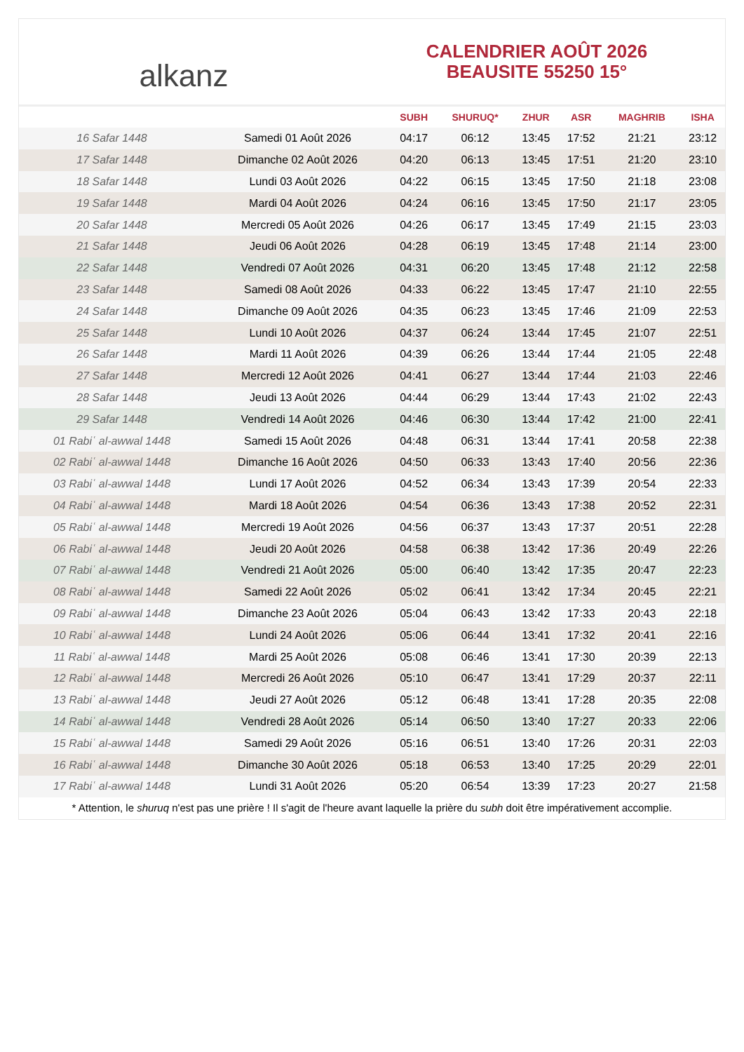alkanz
CALENDRIER AOÛT 2026
BEAUSITE 55250 15°
| | | SUBH | SHURUQ* | ZHUR | ASR | MAGHRIB | ISHA |
| --- | --- | --- | --- | --- | --- | --- | --- |
| 16 Safar 1448 | Samedi 01 Août 2026 | 04:17 | 06:12 | 13:45 | 17:52 | 21:21 | 23:12 |
| 17 Safar 1448 | Dimanche 02 Août 2026 | 04:20 | 06:13 | 13:45 | 17:51 | 21:20 | 23:10 |
| 18 Safar 1448 | Lundi 03 Août 2026 | 04:22 | 06:15 | 13:45 | 17:50 | 21:18 | 23:08 |
| 19 Safar 1448 | Mardi 04 Août 2026 | 04:24 | 06:16 | 13:45 | 17:50 | 21:17 | 23:05 |
| 20 Safar 1448 | Mercredi 05 Août 2026 | 04:26 | 06:17 | 13:45 | 17:49 | 21:15 | 23:03 |
| 21 Safar 1448 | Jeudi 06 Août 2026 | 04:28 | 06:19 | 13:45 | 17:48 | 21:14 | 23:00 |
| 22 Safar 1448 | Vendredi 07 Août 2026 | 04:31 | 06:20 | 13:45 | 17:48 | 21:12 | 22:58 |
| 23 Safar 1448 | Samedi 08 Août 2026 | 04:33 | 06:22 | 13:45 | 17:47 | 21:10 | 22:55 |
| 24 Safar 1448 | Dimanche 09 Août 2026 | 04:35 | 06:23 | 13:45 | 17:46 | 21:09 | 22:53 |
| 25 Safar 1448 | Lundi 10 Août 2026 | 04:37 | 06:24 | 13:44 | 17:45 | 21:07 | 22:51 |
| 26 Safar 1448 | Mardi 11 Août 2026 | 04:39 | 06:26 | 13:44 | 17:44 | 21:05 | 22:48 |
| 27 Safar 1448 | Mercredi 12 Août 2026 | 04:41 | 06:27 | 13:44 | 17:44 | 21:03 | 22:46 |
| 28 Safar 1448 | Jeudi 13 Août 2026 | 04:44 | 06:29 | 13:44 | 17:43 | 21:02 | 22:43 |
| 29 Safar 1448 | Vendredi 14 Août 2026 | 04:46 | 06:30 | 13:44 | 17:42 | 21:00 | 22:41 |
| 01 Rabiʿ al-awwal 1448 | Samedi 15 Août 2026 | 04:48 | 06:31 | 13:44 | 17:41 | 20:58 | 22:38 |
| 02 Rabiʿ al-awwal 1448 | Dimanche 16 Août 2026 | 04:50 | 06:33 | 13:43 | 17:40 | 20:56 | 22:36 |
| 03 Rabiʿ al-awwal 1448 | Lundi 17 Août 2026 | 04:52 | 06:34 | 13:43 | 17:39 | 20:54 | 22:33 |
| 04 Rabiʿ al-awwal 1448 | Mardi 18 Août 2026 | 04:54 | 06:36 | 13:43 | 17:38 | 20:52 | 22:31 |
| 05 Rabiʿ al-awwal 1448 | Mercredi 19 Août 2026 | 04:56 | 06:37 | 13:43 | 17:37 | 20:51 | 22:28 |
| 06 Rabiʿ al-awwal 1448 | Jeudi 20 Août 2026 | 04:58 | 06:38 | 13:42 | 17:36 | 20:49 | 22:26 |
| 07 Rabiʿ al-awwal 1448 | Vendredi 21 Août 2026 | 05:00 | 06:40 | 13:42 | 17:35 | 20:47 | 22:23 |
| 08 Rabiʿ al-awwal 1448 | Samedi 22 Août 2026 | 05:02 | 06:41 | 13:42 | 17:34 | 20:45 | 22:21 |
| 09 Rabiʿ al-awwal 1448 | Dimanche 23 Août 2026 | 05:04 | 06:43 | 13:42 | 17:33 | 20:43 | 22:18 |
| 10 Rabiʿ al-awwal 1448 | Lundi 24 Août 2026 | 05:06 | 06:44 | 13:41 | 17:32 | 20:41 | 22:16 |
| 11 Rabiʿ al-awwal 1448 | Mardi 25 Août 2026 | 05:08 | 06:46 | 13:41 | 17:30 | 20:39 | 22:13 |
| 12 Rabiʿ al-awwal 1448 | Mercredi 26 Août 2026 | 05:10 | 06:47 | 13:41 | 17:29 | 20:37 | 22:11 |
| 13 Rabiʿ al-awwal 1448 | Jeudi 27 Août 2026 | 05:12 | 06:48 | 13:41 | 17:28 | 20:35 | 22:08 |
| 14 Rabiʿ al-awwal 1448 | Vendredi 28 Août 2026 | 05:14 | 06:50 | 13:40 | 17:27 | 20:33 | 22:06 |
| 15 Rabiʿ al-awwal 1448 | Samedi 29 Août 2026 | 05:16 | 06:51 | 13:40 | 17:26 | 20:31 | 22:03 |
| 16 Rabiʿ al-awwal 1448 | Dimanche 30 Août 2026 | 05:18 | 06:53 | 13:40 | 17:25 | 20:29 | 22:01 |
| 17 Rabiʿ al-awwal 1448 | Lundi 31 Août 2026 | 05:20 | 06:54 | 13:39 | 17:23 | 20:27 | 21:58 |
* Attention, le shuruq n'est pas une prière ! Il s'agit de l'heure avant laquelle la prière du subh doit être impérativement accomplie.